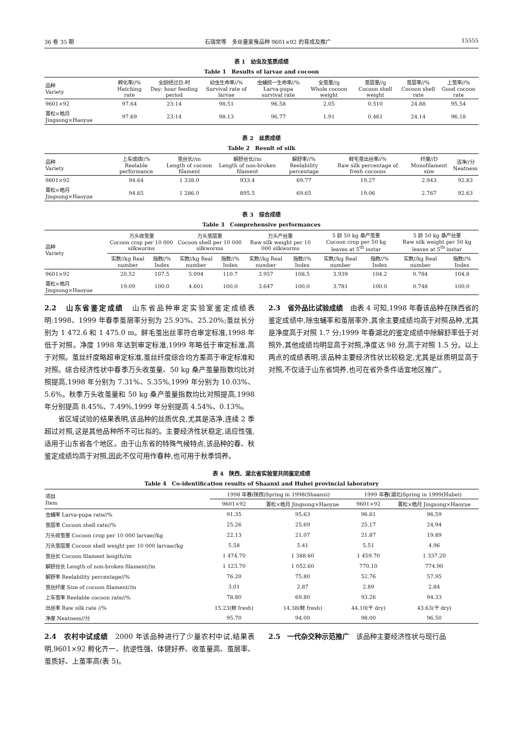36 卷 35 期 石瑞常等　多丝量家蚕品种 9601×92 的育成及推广 15555
表 1　幼虫及茧质成绩
Table 1　Results of larvae and cocoon
| 品种 Variety | 孵化率//% Hatching rate | 全龄经过日:时 Day: hour feeding period | 幼虫生命率//% Survival rate of larvae | 虫蛹统一生命率//% Larva-pupa survival rate | 全茧量//g Whole cocoon weight | 茧层量//g Cocoon shell weight | 茧层率//% Cocoon shell rate | 上茧率//% Good cocoon rate |
| --- | --- | --- | --- | --- | --- | --- | --- | --- |
| 9601×92 | 97.64 | 23:14 | 98.51 | 96.58 | 2.05 | 0.510 | 24.88 | 95.54 |
| 菁松×皓月 Jingsong×Haoyue | 97.69 | 23:14 | 98.13 | 96.77 | 1.91 | 0.461 | 24.14 | 96.18 |
表 2　丝质成绩
Table 2　Result of silk
| 品种 Variety | 上车成绩//% Reelable performance | 茧丝长//m Length of cocoon filament | 解舒丝长//m Length of non-broken filament | 解舒率//% Reelability percentage | 鲜毛茧出丝率//% Raw silk percentage of fresh cocoons | 纤度//D Monofilament size | 洁净//分 Neatness |
| --- | --- | --- | --- | --- | --- | --- | --- |
| 9601×92 | 94.64 | 1 338.0 | 933.4 | 69.77 | 19.27 | 2.943 | 92.83 |
| 菁松×皓月 Jingsong×Haoyue | 94.65 | 1 286.0 | 895.5 | 69.65 | 19.06 | 2.767 | 92.63 |
表 3　综合成绩
Table 3　Comprehensive performances
| 品种 Variety | 万头收茧量 Cocoon crop per 10 000 silkworms | | 万头茧层量 Cocoon shell per 10 000 silkworms | | 万头产丝量 Raw silk weight per 10 000 silkworms | | 5 龄 50 kg 桑产茧量 Cocoon crop per 50 kg leaves at 5<sup>th</sup> instar | | 5 龄 50 kg 桑产丝量 Raw silk weight per 50 kg leaves at 5<sup>th</sup> instar | |
| --- | --- | --- | --- | --- | --- | --- | --- | --- | --- | --- |
| | 实数//kg Real number | 指数//% Index | 实数//kg Real number | 指数//% Index | 实数//kg Real number | 指数//% Index | 实数//kg Real number | 指数//% Index | 实数//kg Real number | 指数//% Index |
| 9601×92 | 20.52 | 107.5 | 5.094 | 110.7 | 3.957 | 108.5 | 3.939 | 104.2 | 0.784 | 104.8 |
| 菁松×皓月 Jingsong×Haoyue | 19.09 | 100.0 | 4.601 | 100.0 | 3.647 | 100.0 | 3.781 | 100.0 | 0.748 | 100.0 |
2.2　山东省鉴定成绩　山东省品种审定实验室鉴定成绩表明:1998、1999 年春季茧层率分别为 25.93%、25.20%;茧丝长分别为 1 472.6 和 1 475.0 m。鲜毛茧出丝率符合审定标准,1998 年低于对照。净度 1998 年达到审定标准,1999 年略低于审定标准,高于对照。茧丝纤度略超审定标准,茧丝纤度综合均方差高于审定标准和对照。综合经济性状中春季万头收茧量、50 kg 桑产茧量指数均比对照提高,1998 年分别为 7.31%、5.35%,1999 年分别为 10.03%、5.6%。秋季万头收茧量和 50 kg 桑产茧量指数均比对照提高,1998 年分别提高 8.45%、7.49%,1999 年分别提高 4.54%、0.13%。
省区域试验的结果表明,该品种的丝质优良,尤其是洁净,连续 2 季超过对照,这是其他品种所不可比拟的。主要经济性状稳定,适应性强,适用于山东省各个地区。由于山东省的特殊气候特点,该品种的春、秋鉴定成绩均高于对照,因此不仅可用作春种,也可用于秋季饲养。
2.3　省外品比试验成绩　由表 4 可知,1998 年春该品种在陕西省的鉴定成绩中,除虫蛹率和茧层率外,其余主要成绩均高于对照品种,尤其是净度高于对照 1.7 分;1999 年春湖北的鉴定成绩中除解舒率低于对照外,其他成绩均明显高于对照,净度达 98 分,高于对照 1.5 分。以上两点的成绩表明,该品种主要经济性状比较稳定,尤其是丝质明显高于对照,不仅适于山东省饲养,也可在省外条件适宜地区推广。
表 4　陕西、湖北省实验室共同鉴定成绩
Table 4　Co-identification results of Shaanxi and Hubei provincial laboratory
| 项目 Item | 1998 年春(陕西)Spring in 1998(Shaanxi) | | 1999 年春(湖北)Spring in 1999(Hubei) | |
| --- | --- | --- | --- | --- |
| | 9601×92 | 菁松×皓月 Jingsong×Haoyue | 9601×92 | 菁松×皓月 Jingsong×Haoyue |
| 虫蛹率 Larva-pupa rate//% | 91.35 | 95.63 | 96.81 | 96.59 |
| 茧层率 Cocoon shell rate//% | 25.26 | 25.69 | 25.17 | 24.94 |
| 万头收茧量 Cocoon crop per 10 000 larvae//kg | 22.13 | 21.07 | 21.87 | 19.89 |
| 万头茧层量 Cocoon shell weight per 10 000 larvae//kg | 5.58 | 5.41 | 5.51 | 4.96 |
| 茧丝长 Cocoon filament length//m | 1 474.70 | 1 388.60 | 1 459.70 | 1 337.20 |
| 解舒丝长 Length of non-broken filament//m | 1 123.70 | 1 052.60 | 770.10 | 774.90 |
| 解舒率 Reelability percentage//% | 76.20 | 75.80 | 52.76 | 57.95 |
| 茧丝纤度 Size of cocoon filament//m | 3.01 | 2.87 | 2.89 | 2.84 |
| 上车茧率 Reelable cocoon rate//% | 78.80 | 69.80 | 93.26 | 94.33 |
| 出丝率 Raw silk rate //% | 15.23(鲜 fresh) | 14.38(鲜 fresh) | 44.10(干 dry) | 43.63(干 dry) |
| 净度 Neatness//分 | 95.70 | 94.00 | 98.00 | 96.50 |
2.4　农村中试成绩　2000 年该品种进行了少量农村中试,结果表明,9601×92 孵化齐一、抗逆性强、体健好养、收茧量高、茧层率、茧质好、上茧率高(表 5)。
2.5　一代杂交种示范推广　该品种主要经济性状与现行品